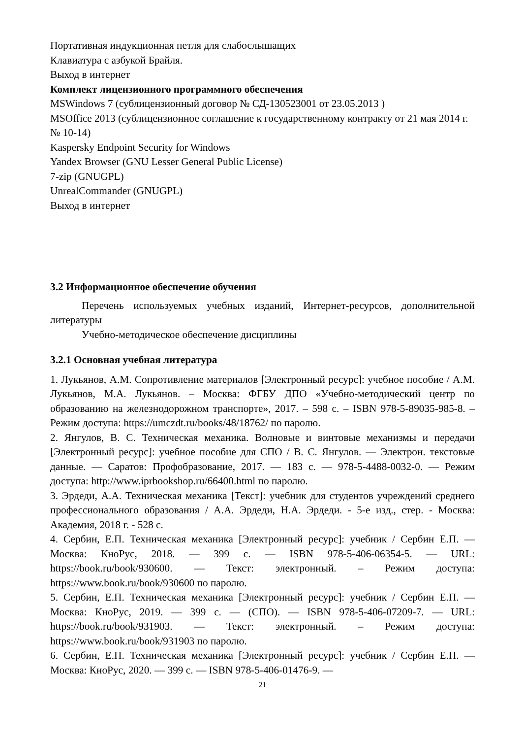Портативная индукционная петля для слабослышащих
Клавиатура с азбукой Брайля.
Выход в интернет
Комплект лицензионного программного обеспечения
MSWindows 7 (сублицензионный договор № СД-130523001 от 23.05.2013 )
MSOffice 2013 (сублицензионное соглашение к государственному контракту от 21 мая 2014 г. № 10-14)
Kaspersky Endpoint Security for Windows
Yandex Browser (GNU Lesser General Public License)
7-zip (GNUGPL)
UnrealCommander (GNUGPL)
Выход в интернет
3.2 Информационное обеспечение обучения
Перечень используемых учебных изданий, Интернет-ресурсов, дополнительной литературы
Учебно-методическое обеспечение дисциплины
3.2.1 Основная учебная литература
1. Лукьянов, А.М. Сопротивление материалов [Электронный ресурс]: учебное пособие / А.М. Лукьянов, М.А. Лукьянов. – Москва: ФГБУ ДПО «Учебно-методический центр по образованию на железнодорожном транспорте», 2017. – 598 с. – ISBN 978-5-89035-985-8. – Режим доступа: https://umczdt.ru/books/48/18762/ по паролю.
2. Янгулов, В. С. Техническая механика. Волновые и винтовые механизмы и передачи [Электронный ресурс]: учебное пособие для СПО / В. С. Янгулов. — Электрон. текстовые данные. — Саратов: Профобразование, 2017. — 183 c. — 978-5-4488-0032-0. — Режим доступа: http://www.iprbookshop.ru/66400.html по паролю.
3. Эрдеди, А.А. Техническая механика [Текст]: учебник для студентов учреждений среднего профессионального образования / А.А. Эрдеди, Н.А. Эрдеди. - 5-е изд., стер. - Москва: Академия, 2018 г. - 528 с.
4. Сербин, Е.П. Техническая механика [Электронный ресурс]: учебник / Сербин Е.П. — Москва: КноРус, 2018. — 399 с. — ISBN 978-5-406-06354-5. — URL: https://book.ru/book/930600. — Текст: электронный. – Режим доступа: https://www.book.ru/book/930600 по паролю.
5. Сербин, Е.П. Техническая механика [Электронный ресурс]: учебник / Сербин Е.П. — Москва: КноРус, 2019. — 399 с. — (СПО). — ISBN 978-5-406-07209-7. — URL: https://book.ru/book/931903. — Текст: электронный. – Режим доступа: https://www.book.ru/book/931903 по паролю.
6. Сербин, Е.П. Техническая механика [Электронный ресурс]: учебник / Сербин Е.П. — Москва: КноРус, 2020. — 399 с. — ISBN 978-5-406-01476-9. —
21